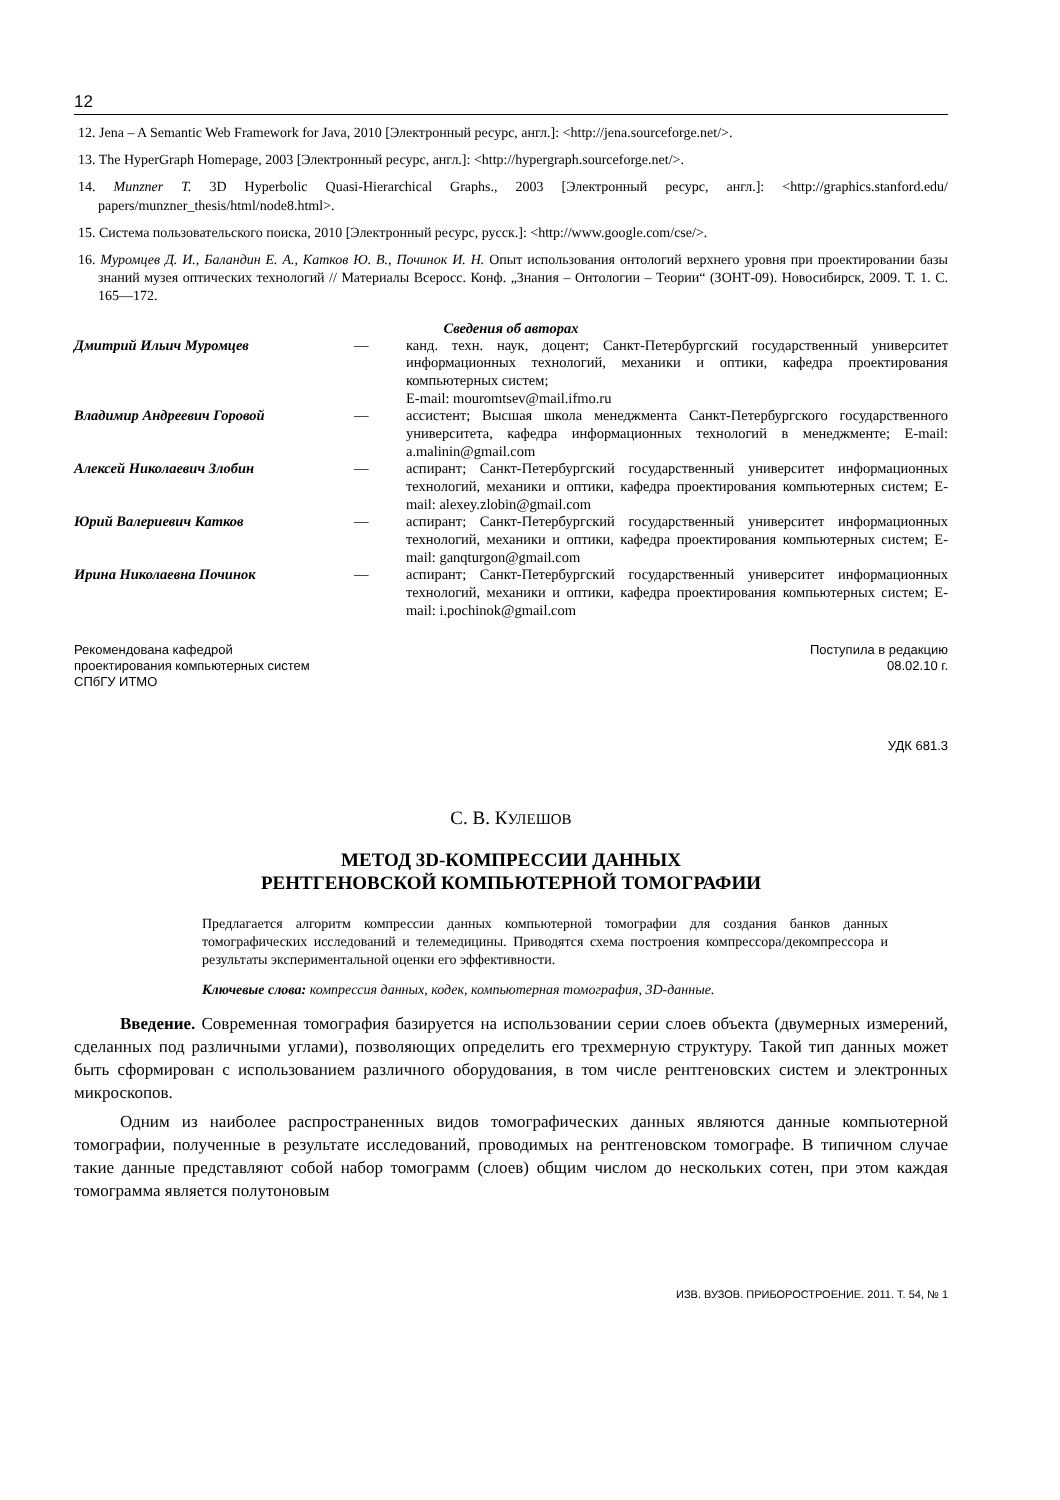12
12. Jena – A Semantic Web Framework for Java, 2010 [Электронный ресурс, англ.]: <http://jena.sourceforge.net/>.
13. The HyperGraph Homepage, 2003 [Электронный ресурс, англ.]: <http://hypergraph.sourceforge.net/>.
14. Munzner T. 3D Hyperbolic Quasi-Hierarchical Graphs., 2003 [Электронный ресурс, англ.]: <http://graphics.stanford.edu/ papers/munzner_thesis/html/node8.html>.
15. Система пользовательского поиска, 2010 [Электронный ресурс, русск.]: <http://www.google.com/cse/>.
16. Муромцев Д. И., Баландин Е. А., Катков Ю. В., Починок И. Н. Опыт использования онтологий верхнего уровня при проектировании базы знаний музея оптических технологий // Материалы Всеросс. Конф. „Знания – Онтологии – Теории“ (ЗОНТ-09). Новосибирск, 2009. Т. 1. С. 165—172.
Сведения об авторах
| Дмитрий Ильич Муромцев | — | канд. техн. наук, доцент; Санкт-Петербургский государственный университет информационных технологий, механики и оптики, кафедра проектирования компьютерных систем; E-mail: mouromtsev@mail.ifmo.ru |
| Владимир Андреевич Горовой | — | ассистент; Высшая школа менеджмента Санкт-Петербургского государственного университета, кафедра информационных технологий в менеджменте; E-mail: a.malinin@gmail.com |
| Алексей Николаевич Злобин | — | аспирант; Санкт-Петербургский государственный университет информационных технологий, механики и оптики, кафедра проектирования компьютерных систем; E-mail: alexey.zlobin@gmail.com |
| Юрий Валериевич Катков | — | аспирант; Санкт-Петербургский государственный университет информационных технологий, механики и оптики, кафедра проектирования компьютерных систем; E-mail: ganqturgon@gmail.com |
| Ирина Николаевна Починок | — | аспирант; Санкт-Петербургский государственный университет информационных технологий, механики и оптики, кафедра проектирования компьютерных систем; E-mail: i.pochinok@gmail.com |
Рекомендована кафедрой
проектирования компьютерных систем
СПбГУ ИТМО
Поступила в редакцию
08.02.10 г.
УДК 681.3
С. В. КУЛЕШОВ
МЕТОД 3D-КОМПРЕССИИ ДАННЫХ
РЕНТГЕНОВСКОЙ КОМПЬЮТЕРНОЙ ТОМОГРАФИИ
Предлагается алгоритм компрессии данных компьютерной томографии для создания банков данных томографических исследований и телемедицины. Приводятся схема построения компрессора/декомпрессора и результаты экспериментальной оценки его эффективности.
Ключевые слова: компрессия данных, кодек, компьютерная томография, 3D-данные.
Введение. Современная томография базируется на использовании серии слоев объекта (двумерных измерений, сделанных под различными углами), позволяющих определить его трехмерную структуру. Такой тип данных может быть сформирован с использованием различного оборудования, в том числе рентгеновских систем и электронных микроскопов.
Одним из наиболее распространенных видов томографических данных являются данные компьютерной томографии, полученные в результате исследований, проводимых на рентгеновском томографе. В типичном случае такие данные представляют собой набор томограмм (слоев) общим числом до нескольких сотен, при этом каждая томограмма является полутоновым
ИЗВ. ВУЗОВ. ПРИБОРОСТРОЕНИЕ. 2011. Т. 54, № 1